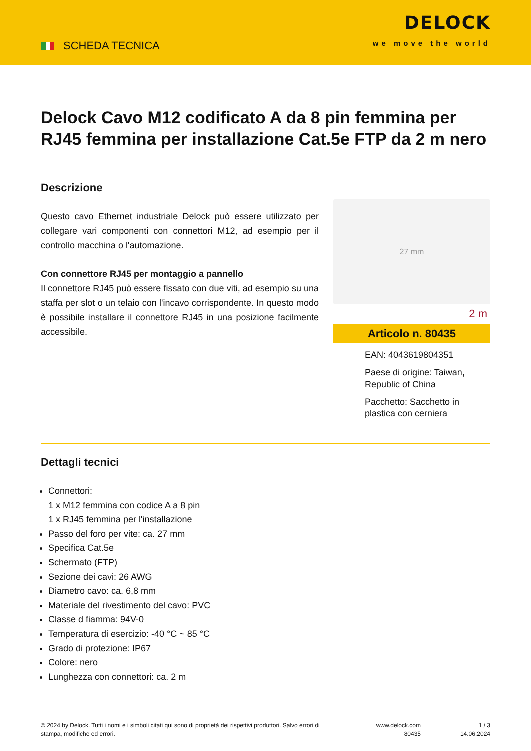SCHEDA TECNICA
DELOCK
we move the world
Delock Cavo M12 codificato A da 8 pin femmina per RJ45 femmina per installazione Cat.5e FTP da 2 m nero
Descrizione
Questo cavo Ethernet industriale Delock può essere utilizzato per collegare vari componenti con connettori M12, ad esempio per il controllo macchina o l'automazione.
Con connettore RJ45 per montaggio a pannello
Il connettore RJ45 può essere fissato con due viti, ad esempio su una staffa per slot o un telaio con l'incavo corrispondente. In questo modo è possibile installare il connettore RJ45 in una posizione facilmente accessibile.
27 mm
2 m
Articolo n. 80435
EAN: 4043619804351
Paese di origine: Taiwan, Republic of China
Pacchetto: Sacchetto in plastica con cerniera
Dettagli tecnici
Connettori:
1 x M12 femmina con codice A a 8 pin
1 x RJ45 femmina per l'installazione
Passo del foro per vite: ca. 27 mm
Specifica Cat.5e
Schermato (FTP)
Sezione dei cavi: 26 AWG
Diametro cavo: ca. 6,8 mm
Materiale del rivestimento del cavo: PVC
Classe d fiamma: 94V-0
Temperatura di esercizio: -40 °C ~ 85 °C
Grado di protezione: IP67
Colore: nero
Lunghezza con connettori: ca. 2 m
© 2024 by Delock. Tutti i nomi e i simboli citati qui sono di proprietà dei rispettivi produttori. Salvo errori di stampa, modifiche ed errori.
www.delock.com
80435
1 / 3
14.06.2024